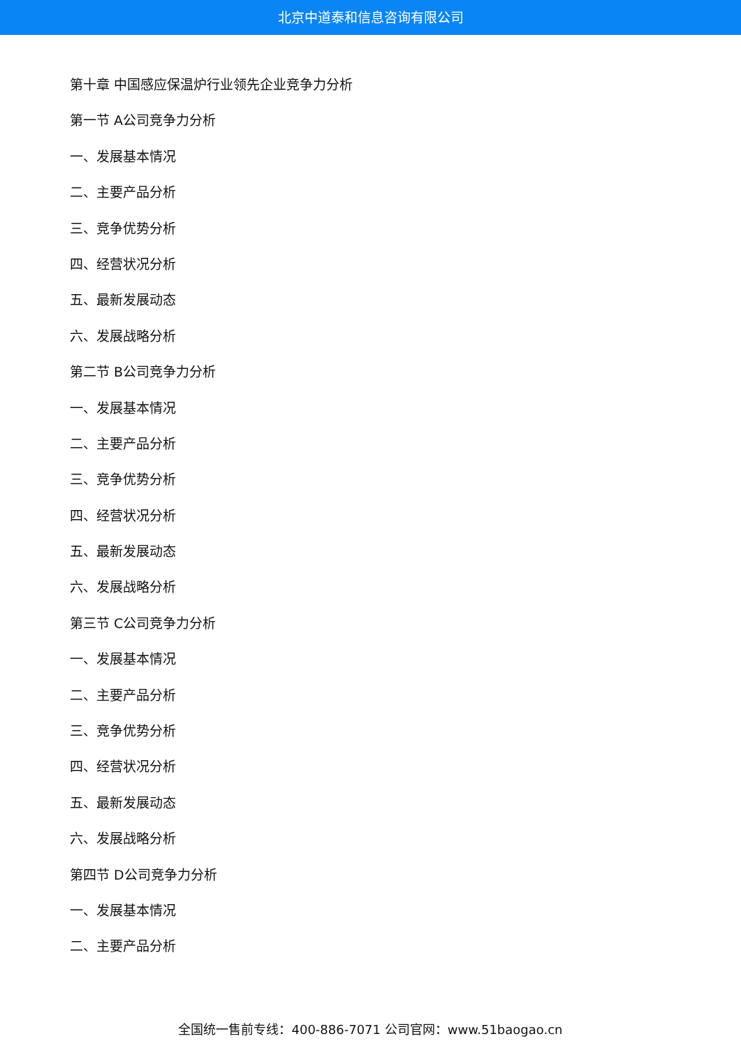北京中道泰和信息咨询有限公司
第十章 中国感应保温炉行业领先企业竞争力分析
第一节 A公司竞争力分析
一、发展基本情况
二、主要产品分析
三、竞争优势分析
四、经营状况分析
五、最新发展动态
六、发展战略分析
第二节 B公司竞争力分析
一、发展基本情况
二、主要产品分析
三、竞争优势分析
四、经营状况分析
五、最新发展动态
六、发展战略分析
第三节 C公司竞争力分析
一、发展基本情况
二、主要产品分析
三、竞争优势分析
四、经营状况分析
五、最新发展动态
六、发展战略分析
第四节 D公司竞争力分析
一、发展基本情况
二、主要产品分析
全国统一售前专线：400-886-7071 公司官网：www.51baogao.cn